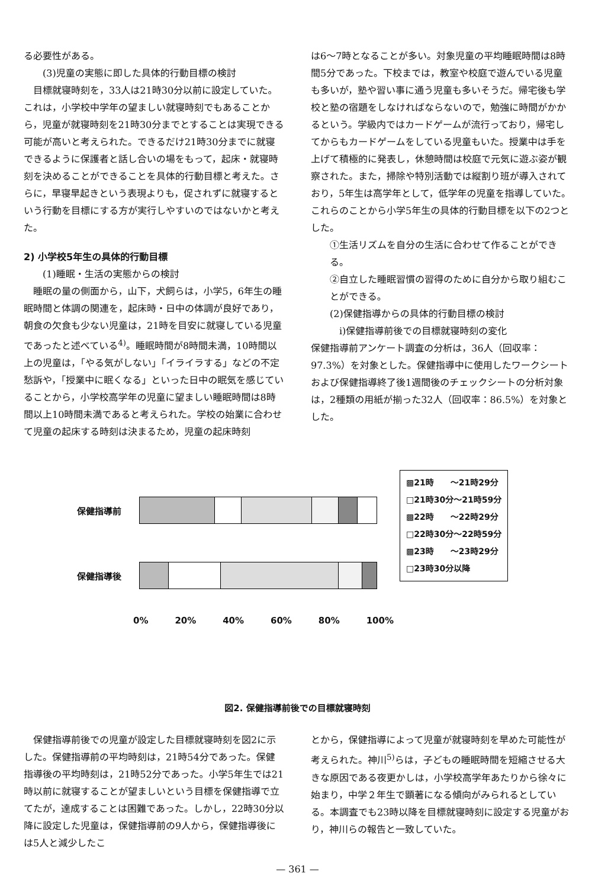る必要性がある。
(3)児童の実態に即した具体的行動目標の検討
目標就寝時刻を，33人は21時30分以前に設定していた。これは，小学校中学年の望ましい就寝時刻でもあることから，児童が就寝時刻を21時30分までとすることは実現できる可能が高いと考えられた。できるだけ21時30分までに就寝できるように保護者と話し合いの場をもって，起床・就寝時刻を決めることができることを具体的行動目標と考えた。さらに，早寝早起きという表現よりも，促されずに就寝するという行動を目標にする方が実行しやすいのではないかと考えた。
2) 小学校5年生の具体的行動目標
(1)睡眠・生活の実態からの検討
睡眠の量の側面から，山下，犬飼らは，小学5，6年生の睡眠時間と体調の関連を，起床時・日中の体調が良好であり，朝食の欠食も少ない児童は，21時を目安に就寝している児童であったと述べている<sup>4)</sup>。睡眠時間が8時間未満，10時間以上の児童は，「やる気がしない」「イライラする」などの不定愁訴や，「授業中に眠くなる」といった日中の眠気を感じていることから，小学校高学年の児童に望ましい睡眠時間は8時間以上10時間未満であると考えられた。学校の始業に合わせて児童の起床する時刻は決まるため，児童の起床時刻
は6～7時となることが多い。対象児童の平均睡眠時間は8時間5分であった。下校までは，教室や校庭で遊んでいる児童も多いが，塾や習い事に通う児童も多いそうだ。帰宅後も学校と塾の宿題をしなければならないので，勉強に時間がかかるという。学級内ではカードゲームが流行っており，帰宅してからもカードゲームをしている児童もいた。授業中は手を上げて積極的に発表し，休憩時間は校庭で元気に遊ぶ姿が観察された。また，掃除や特別活動では縦割り班が導入されており，5年生は高学年として，低学年の児童を指導していた。これらのことから小学5年生の具体的行動目標を以下の2つとした。
①生活リズムを自分の生活に合わせて作ることができる。
②自立した睡眠習慣の習得のために自分から取り組むことができる。
(2)保健指導からの具体的行動目標の検討
ⅰ)保健指導前後での目標就寝時刻の変化
保健指導前アンケート調査の分析は，36人（回収率：97.3%）を対象とした。保健指導中に使用したワークシートおよび保健指導終了後1週間後のチェックシートの分析対象は，2種類の用紙が揃った32人（回収率：86.5%）を対象とした。
保健指導前
保健指導後
0% 20% 40% 60% 80% 100%
▩21時　　～21時29分
□21時30分～21時59分
▩22時　　～22時29分
□22時30分～22時59分
▩23時　　～23時29分
□23時30分以降
図2. 保健指導前後での目標就寝時刻
保健指導前後での児童が設定した目標就寝時刻を図2に示した。保健指導前の平均時刻は，21時54分であった。保健指導後の平均時刻は，21時52分であった。小学5年生では21時以前に就寝することが望ましいという目標を保健指導で立てたが，達成することは困難であった。しかし，22時30分以降に設定した児童は，保健指導前の9人から，保健指導後には5人と減少したこ
とから，保健指導によって児童が就寝時刻を早めた可能性が考えられた。神川<sup>5)</sup>らは，子どもの睡眠時間を短縮させる大きな原因である夜更かしは，小学校高学年あたりから徐々に始まり，中学２年生で顕著になる傾向がみられるとしている。本調査でも23時以降を目標就寝時刻に設定する児童がおり，神川らの報告と一致していた。
— 361 —